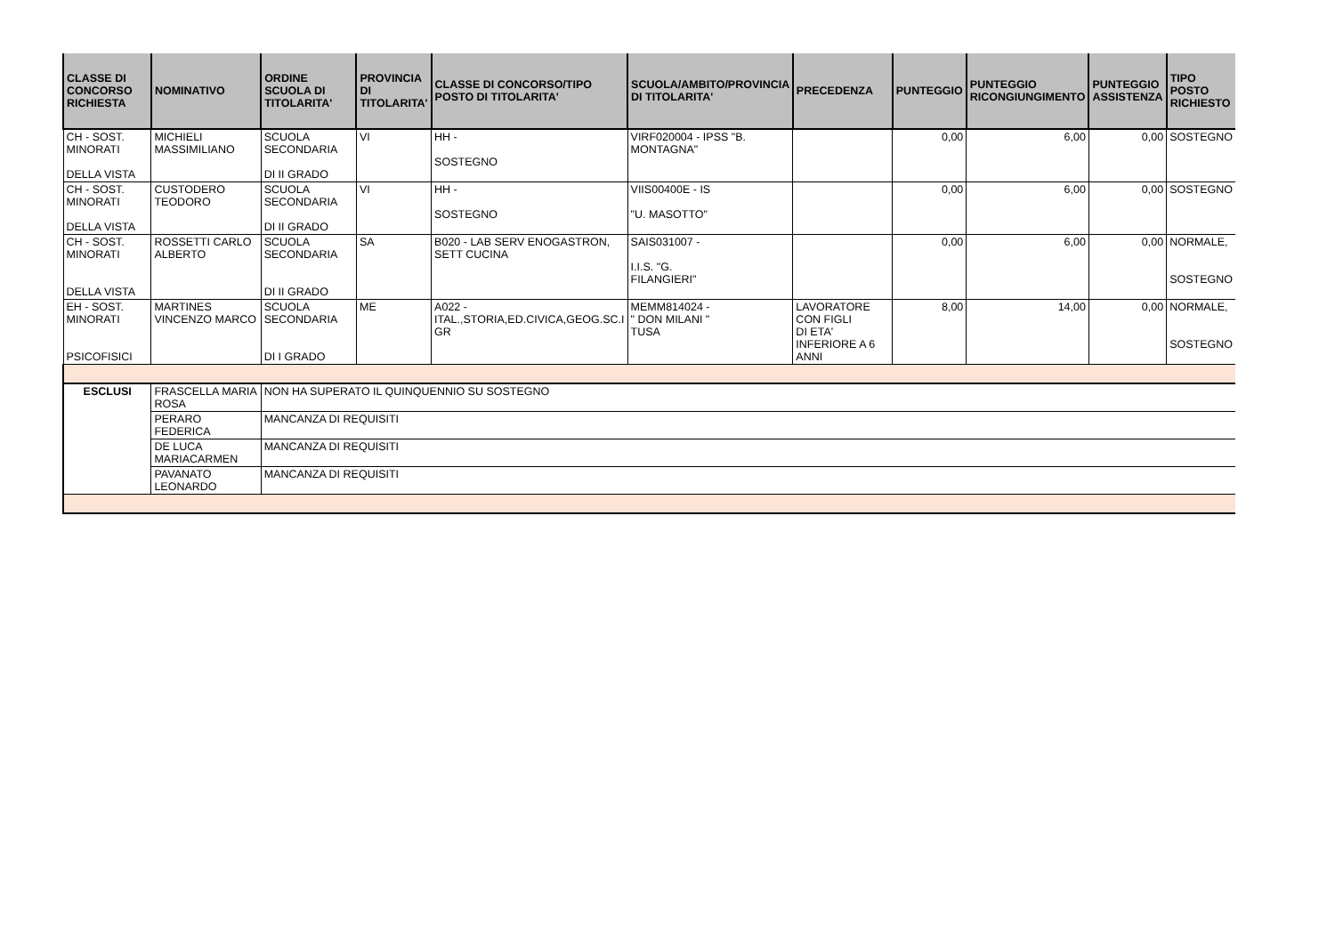| CLASSE DI CONCORSO RICHIESTA | NOMINATIVO | ORDINE SCUOLA DI TITOLARITA' | PROVINCIA DI TITOLARITA' | CLASSE DI CONCORSO/TIPO POSTO DI TITOLARITA' | SCUOLA/AMBITO/PROVINCIA DI TITOLARITA' | PRECEDENZA | PUNTEGGIO | PUNTEGGIO RICONGIUNGIMENTO | PUNTEGGIO ASSISTENZA | TIPO POSTO RICHIESTO |
| --- | --- | --- | --- | --- | --- | --- | --- | --- | --- | --- |
| CH - SOST. MINORATI DELLA VISTA | MICHIELI MASSIMILIANO | SCUOLA SECONDARIA DI II GRADO | VI | HH - SOSTEGNO | VIRF020004 - IPSS "B. MONTAGNA" | | 0,00 | 6,00 | 0,00 | SOSTEGNO |
| CH - SOST. MINORATI DELLA VISTA | CUSTODERO TEODORO | SCUOLA SECONDARIA DI II GRADO | VI | HH - SOSTEGNO | VIIS00400E - IS "U. MASOTTO" | | 0,00 | 6,00 | 0,00 | SOSTEGNO |
| CH - SOST. MINORATI DELLA VISTA | ROSSETTI CARLO ALBERTO | SCUOLA SECONDARIA DI II GRADO | SA | B020 - LAB SERV ENOGASTRON, SETT CUCINA | SAIS031007 - I.I.S. "G. FILANGIERI" | | 0,00 | 6,00 | 0,00 | NORMALE, SOSTEGNO |
| EH - SOST. MINORATI PSICOFISICI | MARTINES VINCENZO MARCO | SCUOLA SECONDARIA DI I GRADO | ME | A022 - ITAL.,STORIA,ED.CIVICA,GEOG.SC.I GR | MEMM814024 - " DON MILANI " TUSA | LAVORATORE CON FIGLI DI ETA' INFERIORE A 6 ANNI | 8,00 | 14,00 | 0,00 | NORMALE, SOSTEGNO |
| ESCLUSI | FRASCELLA MARIA ROSA | NON HA SUPERATO IL QUINQUENNIO SU SOSTEGNO | | | | | | | | |
| | PERARO FEDERICA | MANCANZA DI REQUISITI | | | | | | | | |
| | DE LUCA MARIACARMEN | MANCANZA DI REQUISITI | | | | | | | | |
| | PAVANATO LEONARDO | MANCANZA DI REQUISITI | | | | | | | | |